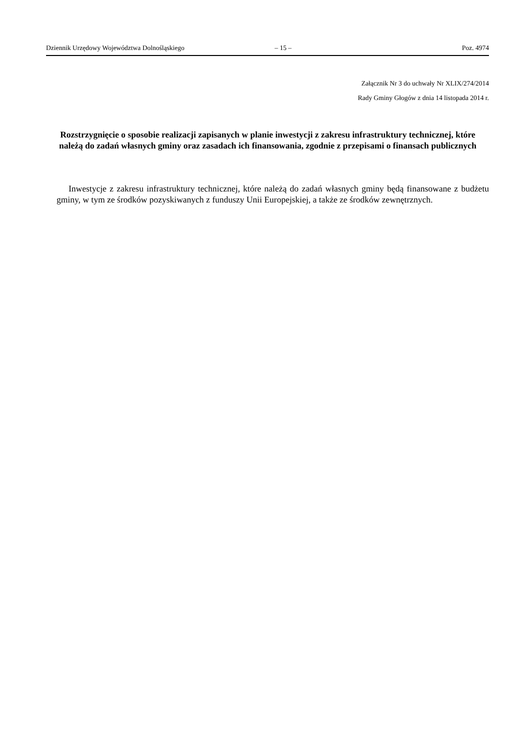Dziennik Urzędowy Województwa Dolnośląskiego – 15 – Poz. 4974
Załącznik Nr 3 do uchwały Nr XLIX/274/2014
Rady Gminy Głogów z dnia 14 listopada 2014 r.
Rozstrzygnięcie o sposobie realizacji zapisanych w planie inwestycji z zakresu infrastruktury technicznej, które należą do zadań własnych gminy oraz zasadach ich finansowania, zgodnie z przepisami o finansach publicznych
Inwestycje z zakresu infrastruktury technicznej, które należą do zadań własnych gminy będą finansowane z budżetu gminy, w tym ze środków pozyskiwanych z funduszy Unii Europejskiej, a także ze środków zewnętrznych.